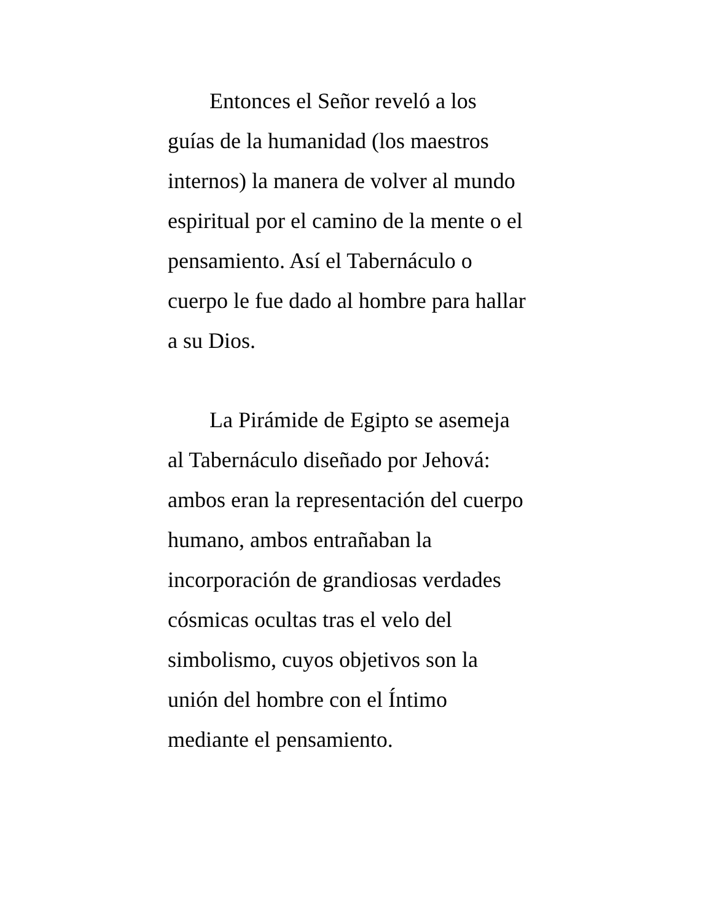Entonces el Señor reveló a los
guías de la humanidad (los maestros
internos) la manera de volver al mundo
espiritual por el camino de la mente o el
pensamiento. Así el Tabernáculo o
cuerpo le fue dado al hombre para hallar
a su Dios.
La Pirámide de Egipto se asemeja
al Tabernáculo diseñado por Jehová:
ambos eran la representación del cuerpo
humano, ambos entrañaban la
incorporación de grandiosas verdades
cósmicas ocultas tras el velo del
simbolismo, cuyos objetivos son la
unión del hombre con el Íntimo
mediante el pensamiento.